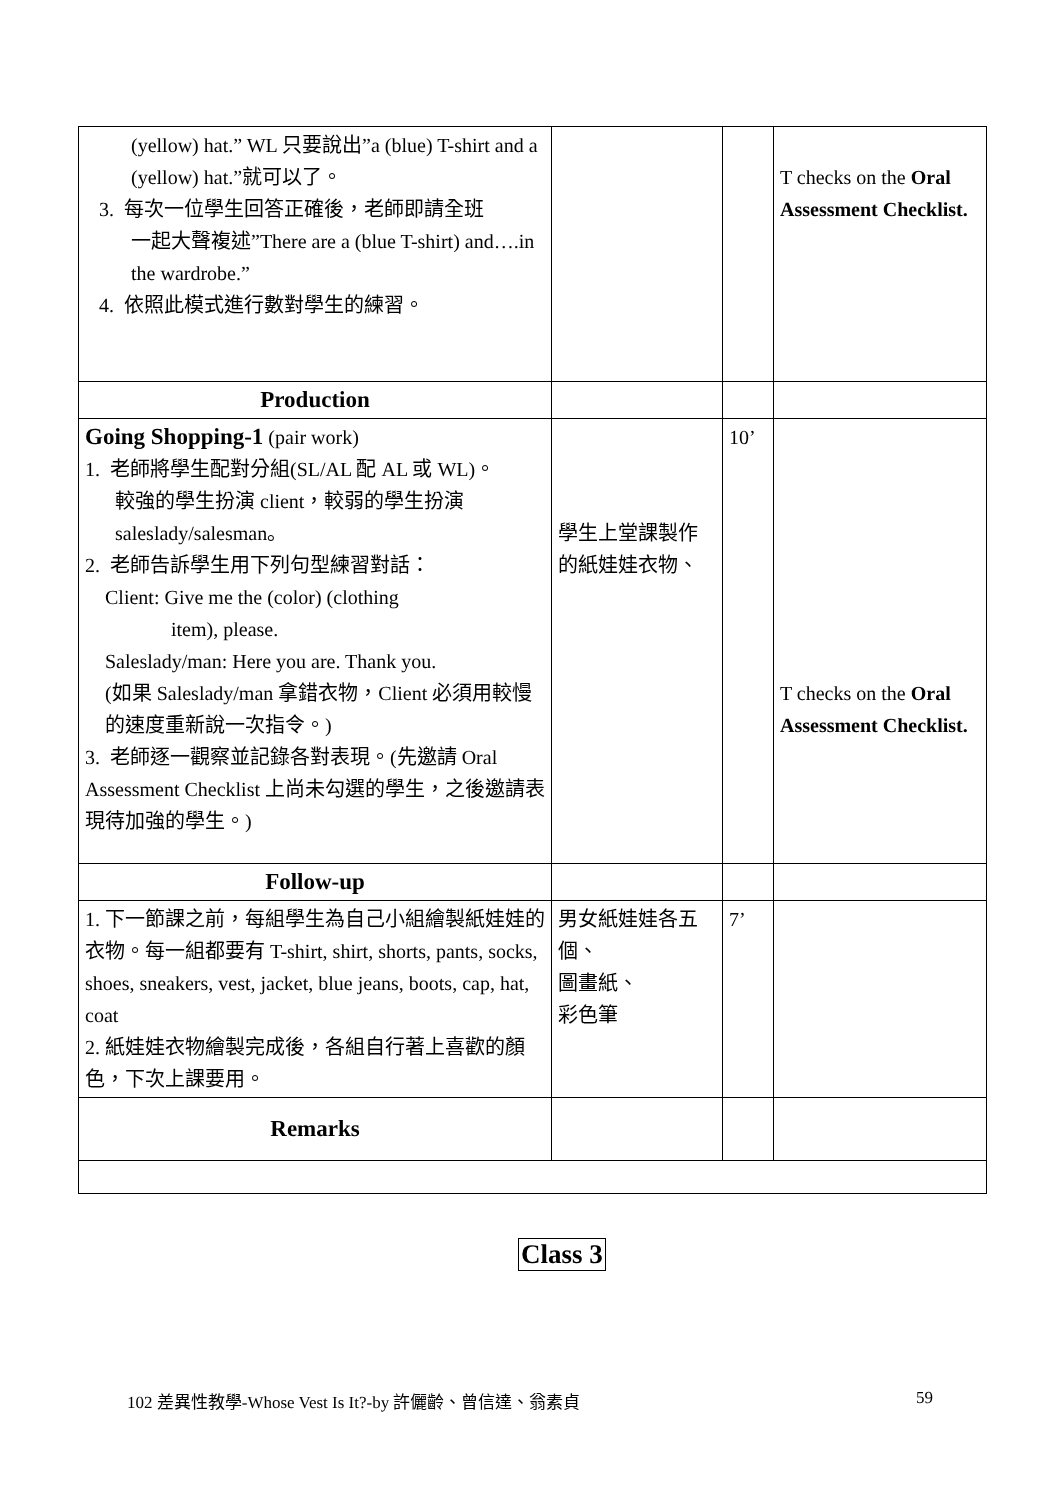| (yellow) hat.” WL 只要說出”a (blue) T-shirt and a (yellow) hat.”就可以了。 3. 每次一位學生回答正確後，老師即請全班 一起大聲複述”There are a (blue T-shirt) and….in the wardrobe.” 4. 依照此模式進行數對學生的練習。 | | | T checks on the Oral Assessment Checklist. |
| Production | | | |
| Going Shopping-1 (pair work) 1. 老師將學生配對分組(SL/AL 配 AL 或 WL)。 較強的學生扮演 client，較弱的學生扮演 saleslady/salesman。 2. 老師告訴學生用下列句型練習對話： Client: Give me the (color) (clothing item), please. Saleslady/man: Here you are. Thank you. (如果 Saleslady/man 拿錯衣物，Client 必須用較慢的速度重新說一次指令。) 3. 老師逐一觀察並記錄各對表現。(先邀請 Oral Assessment Checklist 上尚未勾選的學生，之後邀請表現待加強的學生。) | 學生上堂課製作的紙娃娃衣物、 | 10’ | T checks on the Oral Assessment Checklist. |
| Follow-up | | | |
| 1. 下一節課之前，每組學生為自己小組繪製紙娃娃的衣物。每一組都要有 T-shirt, shirt, shorts, pants, socks, shoes, sneakers, vest, jacket, blue jeans, boots, cap, hat, coat 2. 紙娃娃衣物繪製完成後，各組自行著上喜歡的顏色，下次上課要用。 | 男女紙娃娃各五個、 圖畫紙、 彩色筆 | 7’ | |
| Remarks | | | |
Class 3
102 差異性教學-Whose Vest Is It?-by 許儷齡、曾信達、翁素貞
59